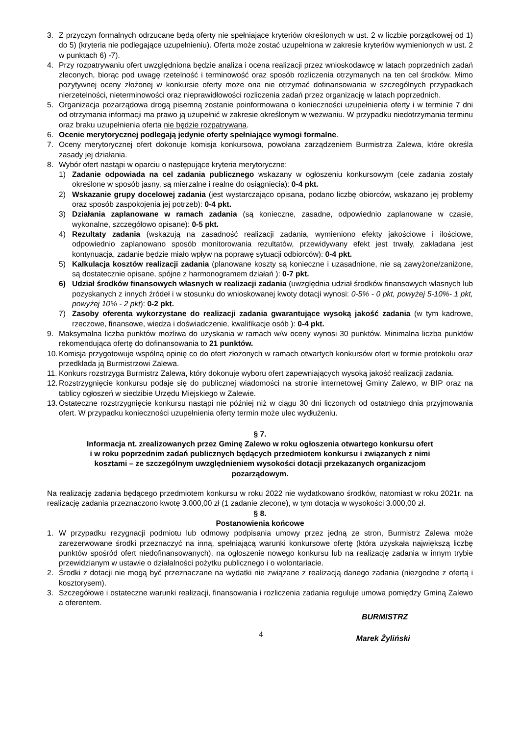3. Z przyczyn formalnych odrzucane będą oferty nie spełniające kryteriów określonych w ust. 2 w liczbie porządkowej od 1) do 5) (kryteria nie podlegające uzupełnieniu). Oferta może zostać uzupełniona w zakresie kryteriów wymienionych w ust. 2 w punktach 6) -7).
4. Przy rozpatrywaniu ofert uwzględniona będzie analiza i ocena realizacji przez wnioskodawcę w latach poprzednich zadań zleconych, biorąc pod uwagę rzetelność i terminowość oraz sposób rozliczenia otrzymanych na ten cel środków. Mimo pozytywnej oceny złożonej w konkursie oferty może ona nie otrzymać dofinansowania w szczególnych przypadkach nierzetelności, nieterminowości oraz nieprawidłowości rozliczenia zadań przez organizację w latach poprzednich.
5. Organizacja pozarządowa drogą pisemną zostanie poinformowana o konieczności uzupełnienia oferty i w terminie 7 dni od otrzymania informacji ma prawo ją uzupełnić w zakresie określonym w wezwaniu. W przypadku niedotrzymania terminu oraz braku uzupełnienia oferta nie będzie rozpatrywana.
6. Ocenie merytorycznej podlegają jedynie oferty spełniające wymogi formalne.
7. Oceny merytorycznej ofert dokonuje komisja konkursowa, powołana zarządzeniem Burmistrza Zalewa, które określa zasady jej działania.
8. Wybór ofert nastąpi w oparciu o następujące kryteria merytoryczne:
1) Zadanie odpowiada na cel zadania publicznego wskazany w ogłoszeniu konkursowym (cele zadania zostały określone w sposób jasny, są mierzalne i realne do osiągniecia): 0-4 pkt.
2) Wskazanie grupy docelowej zadania (jest wystarczająco opisana, podano liczbę obiorców, wskazano jej problemy oraz sposób zaspokojenia jej potrzeb): 0-4 pkt.
3) Działania zaplanowane w ramach zadania (są konieczne, zasadne, odpowiednio zaplanowane w czasie, wykonalne, szczegółowo opisane): 0-5 pkt.
4) Rezultaty zadania (wskazują na zasadność realizacji zadania, wymieniono efekty jakościowe i ilościowe, odpowiednio zaplanowano sposób monitorowania rezultatów, przewidywany efekt jest trwały, zakładana jest kontynuacja, zadanie będzie miało wpływ na poprawę sytuacji odbiorców): 0-4 pkt.
5) Kalkulacja kosztów realizacji zadania (planowane koszty są konieczne i uzasadnione, nie są zawyżone/zaniżone, są dostatecznie opisane, spójne z harmonogramem działań ): 0-7 pkt.
6) Udział środków finansowych własnych w realizacji zadania (uwzględnia udział środków finansowych własnych lub pozyskanych z innych źródeł i w stosunku do wnioskowanej kwoty dotacji wynosi: 0-5% - 0 pkt, powyżej 5-10%- 1 pkt, powyżej 10% - 2 pkt): 0-2 pkt.
7) Zasoby oferenta wykorzystane do realizacji zadania gwarantujące wysoką jakość zadania (w tym kadrowe, rzeczowe, finansowe, wiedza i doświadczenie, kwalifikacje osób ): 0-4 pkt.
9. Maksymalna liczba punktów możliwa do uzyskania w ramach w/w oceny wynosi 30 punktów. Minimalna liczba punktów rekomendująca ofertę do dofinansowania to 21 punktów.
10. Komisja przygotowuje wspólną opinię co do ofert złożonych w ramach otwartych konkursów ofert w formie protokołu oraz przedkłada ją Burmistrzowi Zalewa.
11. Konkurs rozstrzyga Burmistrz Zalewa, który dokonuje wyboru ofert zapewniających wysoką jakość realizacji zadania.
12. Rozstrzygnięcie konkursu podaje się do publicznej wiadomości na stronie internetowej Gminy Zalewo, w BIP oraz na tablicy ogłoszeń w siedzibie Urzędu Miejskiego w Zalewie.
13. Ostateczne rozstrzygnięcie konkursu nastąpi nie później niż w ciągu 30 dni liczonych od ostatniego dnia przyjmowania ofert. W przypadku konieczności uzupełnienia oferty termin może ulec wydłużeniu.
§ 7.
Informacja nt. zrealizowanych przez Gminę Zalewo w roku ogłoszenia otwartego konkursu ofert
i w roku poprzednim zadań publicznych będących przedmiotem konkursu i związanych z nimi
kosztami – ze szczególnym uwzględnieniem wysokości dotacji przekazanych organizacjom
pozarządowym.
Na realizację zadania będącego przedmiotem konkursu w roku 2022 nie wydatkowano środków, natomiast w roku 2021r. na realizację zadania przeznaczono kwotę 3.000,00 zł (1 zadanie zlecone), w tym dotacja w wysokości 3.000,00 zł.
§ 8.
Postanowienia końcowe
1. W przypadku rezygnacji podmiotu lub odmowy podpisania umowy przez jedną ze stron, Burmistrz Zalewa może zarezerwowane środki przeznaczyć na inną, spełniającą warunki konkursowe ofertę (która uzyskała największą liczbę punktów spośród ofert niedofinansowanych), na ogłoszenie nowego konkursu lub na realizację zadania w innym trybie przewidzianym w ustawie o działalności pożytku publicznego i o wolontariacie.
2. Środki z dotacji nie mogą być przeznaczane na wydatki nie związane z realizacją danego zadania (niezgodne z ofertą i kosztorysem).
3. Szczegółowe i ostateczne warunki realizacji, finansowania i rozliczenia zadania reguluje umowa pomiędzy Gminą Zalewo a oferentem.
BURMISTRZ
4 Marek Żyliński